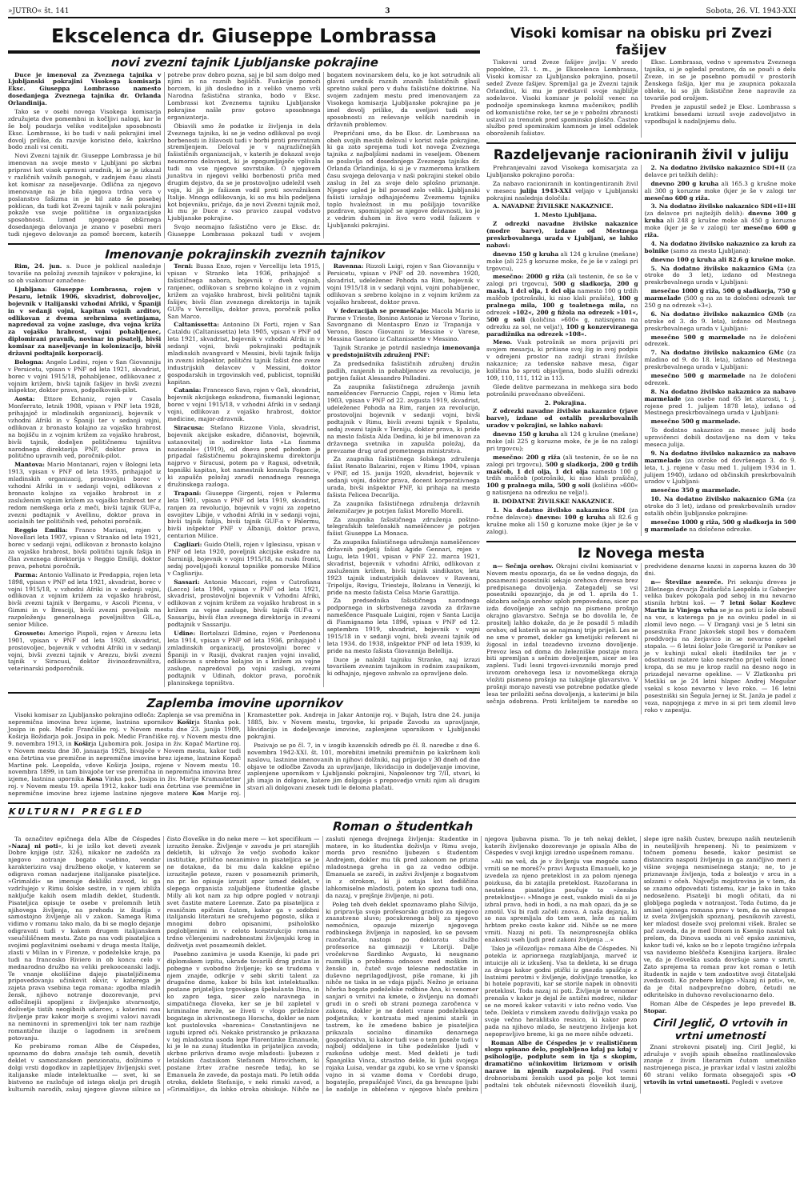»JUTRO« št. 141 3 Sobota, 26. VI. 1943-XXI
Ekscelenca dr. Giuseppe Lombrassa
novi zvezni tajnik Ljubljanske pokrajine
Duce je imenoval za Zveznega tajnika v Ljubljanski pokrajini Visokega komisarja Eksc. Giuseppa Lombrasso namesto dosedanjega Zveznega tajnika dr. Orlanda Orlandinija.
Tako se v osebi novega Visokega komisarja združujeta dve pomembni in kočljivi nalogi, kar le še bolj poudarja velike voditeljske sposobnosti Eksc. Lombrasse, ki bo tudi v naši pokrajini imel dovolj prilike, da razvije koristno delo, kakršno bodo znali vsi ceniti.
Novi Zvezni tajnik dr. Giuseppe Lombrassa je bil imenovan na svoje mesto v Ljubljani po skrbni pripravi kot visok upravni uradnik, ki se je izkazal v različnih važnih panogah, v zadnjem času zlasti kot komisar za naseljevanje. Odlična za njegovo imenovanje na je bila njegova trdna vera v poslanstvo fašizma in je bil zato še posebej poklican, da tudi kot Zvezni tajnik v naši pokrajini pokaže vse svoje politične in organizacijske sposobnosti. Izmed njegovega obširnega dosedanjega delovanja je znano v posebni meri tudi njegovo delovanje za pomoč borcem, katerih potrebe prav dobro pozna, saj je bil sam dolgo med njimi in na raznih bojiščih. Funkcije pomoči borcem, ki jih dosledno in z veliko vnemo vrši Narodna fašistična stranka, bodo v Eksc. Lombrassi kot Zveznemu tajniku Ljubljanske pokrajine našle prav gotovo sposobnega organizatorja.
Obiavili smo že podatke iz življenja in dela Zveznega tajnika, ki se je vedno odlikoval po svoji borbenosti in žilavosti tudi v borbi proti prevratnim stremljenjem. Deloval je v najrazličnejših fašističnih organizacijah, v katerih je dokazal svojo neumorno delavnost, ki je opogumljajoče vplivala tudi na vse njegove sovrstnike. O njegovem junaštvu in njegovi veliki borbenosti priča med drugim dejstvo, da se je prostovoljno udeležil vseh vojn, ki jih je fašizem vodil proti sovražnikom Italije. Mnoga odlikovanja, ki so mu bila podeljena kot bojevniku, pričajo, da je novi Zvezni tajnik mož, ki mu je Duce z vso pravico zaupal vodstvo Ljubljanske pokrajine.
Svojo neomajno fašistično vero je Eksc. dr. Giuseppe Lombrassa pokazal tudi v svojem bogatem novinarskem delu, ko je kot sotrudnik ali glavni urednik raznih znanih fašističnih glasil spretno sukal pero v duhu fašistične doktrine. Na svojem zadnjem mestu pred imenovanjem za Visokega komisarja Ljubljanske pokrajine pa je imel dovolj prilike, da uveljavi tudi svoje sposobnosti za reševanje velikih narodnih in državnih problemov.
Prepričani smo, da bo Eksc. dr. Lombrassa na obeh svojih mestih deloval v korist naše pokrajine, ki ga zato sprejema tudi kot novega Zveznega tajnika z najboljšimi nadami in veseljem. Obenem se poslavlja od dosedanjega Zveznega tajnika dr. Orlanda Orlandinija, ki si je v razmeroma kratkem času svojega delovanja v naši pokrajini stekel obilo zaslug in žel za svoje delo splošno priznanje. Njegov ugled je bil povsod zelo velik. Ljubljanski fašisti izražajo odhajajočemu Zveznemu tajniku toplo hvaležnost in mu pošiljajo tovariške pozdrave, spominjajoč se njegove delavnosti, ko je z vedrim duhom in živo vero vodil fašizem v Ljubljanski pokrajini.
Imenovanje pokrajinskih zveznih tajnikov
Rim, 24. jun. s. Duce je poklical naslednje tovariše na položaj zveznih tajnikov v pokrajine, ki so ob vsakomur označene:
Ljubljana: Giuseppe Lombrassa, rojen v Pesaru, letnik 1906, skvadrist, dobrovoljec, bojevnik v Italijanski vzhodni Afriki, v Španiji in v sedanji vojni, kapitan vojnih arditov, odlikovan z dvema srebrnima svetinjama, napredoval za vojne zasluge, dva vojna križa za vojaško hrabrost, vojni pohabljenec, diplomirani pravnik, novinar in pisatelj, bivši komisar za naseljevanje in kolonizacijo, bivši državni podtajnik korporacij.
Bologna: Angelo Lodini, rojen v San Giovanniju v Persicetu, vpisan v PNF od leta 1921, skvadrist, borec v vojni 1915/18, pohabljenec, odlikovanec z vojnim križem, bivši tajnik fašijev in bivši zvezni inšpektor, doktor prava, podpolkovnik-pilot.
Aosta: Ettore Echaniz, rojen v Casala Monferrato, letnik 1908, vpisan v PNF leta 1928, prihajajoč iz mladinskih organizacij, bojevnik v vzhodni Afriki in v Španiji ter v sedanji vojni, odlikovan z bronasto kolajno za vojaško hrabrost na bojišču in z vojnim križem za vojaško hrabrost, bivši tajnik, dodeljen političnemu tajništvu narodnega direktorija PNF, doktor prava in politično upravnih ved, poročnik-pilot.
Mantova: Mario Montanari, rojen v Bologni leta 1913, vpisan v PNF od leta 1935, prihajajoč iz mladinskih organizacij, prostovoljni borec v vzhodni Afriki in v sedanji vojni, odlikovan z bronasto kolajno za vojaško hrabrost in z zasluženim vojnim križem za vojaško hrabrost ter z redom nemškega orla z meči, bivši tajnik GUF-a, zvezni podtajnik v Avellinu, doktor prava in socialnih ter političnih ved, pehotni poročnik.
Reggio Emilia: Franco Mariani, rojen v Novellari leta 1907, vpisan v Stranko od leta 1921, borec v sedanji vojni, odlikovan z bronasto kolajno za vojaško hrabrost, bivši politični tajnik fašija in član zveznega direktorija v Reggio Emiliji, doktor prava, pehotni poročnik.
Parma: Antonio Vallinato iz Predappia, rojen leta 1898, vpisan v PNF od leta 1921, skvadrist, borec v vojni 1915/18, v vzhodni Afriki in v sedanji vojni, odlikovan z vojnim križem za vojaško hrabrost, bivši zvezni tajnik v Bergamu, v Ascoli Picenu, v Gimmi in v Bresciji, bivši zvezni poveljnik na razpoloženju generalnega poveljništva GIL-a, senior Milice.
Grosseto: Amerigo Pispoli, rojen v Arezzu leta 1901, vpisan v PNF od leta 1920, skvadrist, prostovoljec, bojevnik v vzhodni Afriki in v sedanji vojni, bivši zvezni tajnik v Arezzu, bivši zvezni tajnik v Siracusi, doktor živinozdravništva, veterinarski podporočnik.
Terni: Bussa Enzo, rojen v Vercelliju leta 1915, vpisan v Stranko leta 1936, prihajajoč s fašističnega nabora, bojevnik v dveh vojnah, ranjenec, odlikovan s srebrno kolajno in z vojnim križem za vojaško hrabrost, bivši politični tajnik fašijev, bivši član zveznega direktorija in tajnik GUFa v Vercelliju, doktor prava, poročnik polka San Marco.
Caltanissetta: Antonino Di Forti, rojen v San Cataldu (Caltanissetta) leta 1905, vpisan v PNF od leta 1921, skvadrist, bojevnik v vzhodni Afriki in v sedanji vojni, bivši pokrajinski podtajnik mladinskih avangvard v Messini, bivši tajnik fašija in zvezni inšpektor, politični tajnik fašist čne zveze industrijskih delavcev v Messini, doktor gospodarskih in trgovinskih ved, publicist, topniški kapitan.
Catania: Francesco Sava, rojen v Geli, skvadrist, bojevnik akcijskega eskadrona, fiumanski legionar, borec v vojni 1915/18, v vzhodni Afriki in v sedanji vojni, odlikovan z vojaško hrabrost, doktor medicine, major-zdravnik.
Siracusa: Stefano Rizzone Viola, skvadrist, bojevnik akcijske eskadre, dičanovist, bojevnik, ustanovitelj in sodirektor lista »La fiamma nazionale« (1919), od dneva pred pohodom je pripadal fašističnemu pokrajinskemu direktoriju najprvo v Siracusi, potem pa v Ragusi, odvetnik, topniški kapitan, kot namestnik konzula Fogaccie, ki zapušča položaj zaradi nenadnega resnega družinskega razloga.
Trapani: Giuseppe Girgenti, rojen v Palermu leta 1901, vpisan v PNF od leta 1919, skvadrist, ranjen za revolucijo, bojevnik v vojni za zopetno osvojitev Libije, v vzhodni Afriki in v sedanji vojni, bivši tajnik fašija, bivši tajnik GUF-a v Palermu, bivši inšpektor PNF v Albaniji, doktor prava, centurion Milice.
Cagliari: Guido Otelli, rojen v Iglesiasu, vpisan v PNF od leta 1920, poveljnik akcijske eskadre na Sarniniji, bojevnik v vojni 1915/18, na ruski fronti, sedaj poveljujoči konzul topniške pomorske Milice v Cagliariju.
Sassari: Antonio Maccari, rojen v Cutrofianu (Lecco) leta 1904, vpisan v PNF od leta 1921, skvadrist, prostovoljni bojevnik v Vzhodni Afriki, odlikovan z vojnim križem za vojaško hrabrost in s križem za vojne zasluge, bivši tajnik GUF-a v Sassariju, bivši član zveznega direktorija in zvezni podtajnik v Sassariju.
Udine: Bortolazzi Edmino, rojen v Pordenonu leta 1914, vpisan v PNF od leta 1936, prihajajoč i zmladinskih organizacij, prostovoljni borec v Španiji in v Rusiji, dvakrat ranjen vojni invalid, odlikovan s srebrno kolajno in s križem za vojne zasluge, napredoval po vojni zaslugi, zvezni podtajnik v Udinah, doktor prava, poročnik planinskega topništva.
Ravenna: Rizzoli Luigi, rojen v San Giovanniju v Persicetu, vpisan v PNF od 20. novembra 1920, skvadrist, udeleženec Pohoda na Rim, bojevnik v vojni 1915/18 in v sedanji vojni, vojni pohabljenec, odlikovan s srebrno kolajno in z vojnim križem za vojaško hrabrost, doktor prava.
V federacijah se premeščajo: Macola Mario iz Parme v Trieste, Bonino Antonio iz Verone v Torino, Savorgnano di Montaspro Enzo iz Trapanija v Verono, Bosco Giovanni iz Messine v Varese, Messina Gaetano iz Caltanissette v Messino.
Tajnik Stranke je potrdil naslednja imenovanja v predstojništvih združenj PNF:
Za predsednika fašističnih združenj družin padlih, ranjenih in pohabljencev za revolucijo, je potrjen fašist Alessandro Palladini.
Za zaupnika fašističnega združenja javnih nameščencev Ferruccio Cappi, rojen v Rimu leta 1903, vpisan v PNF od 22. avgusta 1919, skvadrist, udeleženec Pohoda na Rim, ranjen za revolucijo, prostovoljni bojevnik v sedanji vojni, bivši podtajnik v Rimu, bivši zvezni tajnik v Spalatu, sedaj zvezni tajnik v Terniju, doktor prava, ki pride na mesto fašista Alda Dedina, ki je bil imenovan za državnega svetnika in zapušča položaj, da prevzame drug urad prometnega ministrstva.
Za zaupnika fašističnega šolskega združenja fašist Renato Balzarini, rojen v Rimu 1904, vpisan v PNF, od 15. junija 1920, skvadrist, bojevnik v sedanji vojni, doktor prava, docent korporativnega urada, bivši inšpektor PNF, ki prihaja na mesto fašista Felicea Decarlija.
Za zaupnika fašističnega združenja državnih železničarjev je potrjen fašist Morello Morelli.
Za zaupnika fašističnega združenja poštno-telegrafskih telefonskih nameščencev je potrjen fašist Giuseppe La Monaca.
Za zaupnika fašističnega udruženja nameščencev državnih podjetij fašist Agide Gennari, rojen v Lugu, leta 1901, vpisan v PNF 22. marca 1921, skvadrist, bojevnik v vzhodni Afriki, odlikovan z zasluženim križem, bivši tajnik sindikatov, leta 1923 tajnik industrijskih delavcev v Ravenni, Tripoliju, Rovigu, Triesteju, Bolzanu in Veneziji, ki pride na mesto fašista Celsa Marie Garattija.
Za predsednika fašističnega narodnega podpornega in skrbstvenega zavoda za državne nameščence Pasquale Luigini, rojen v Santa Lucija di Fiamignamo leta 1896, vpisan v PNF od 12. septembra 1919, skvadrist, bojevnik v vojni 1915/18 in v sedanji vojni, bivši zvezni tajnik od leta 1934. do 1938, inšpektor PNF od leta 1939, ki pride na mesto fašista Giovannija Belellija.
Duce je naložil tajniku Stranke, naj izrazi tovarišem zveznim tajnikom in rodnim zaupnikom, ki odhajajo, njegovo zahvalo za opravljeno delo.
Zaplemba imovine upornikov
Visoki komisar za Ljubljansko pokrajino odloča: Zaplenja se vsa premična in nepremična imovina brez izjeme, lastnina upornikov Koširja Stanka pok. Josipa in pok. Medic Frančiške roj. v Novem mestu dne 23. junija 1909, Koširja Božidarja pok. Josipa in pok. Medic Frančiške roj. v Novem mestu dne 9. novembra 1913, in Koširja Ljubomira pok. Josipa in živ. Kopač Martine roj. v Novem mestu dne 30. januarja 1925, bivajoče v Novem mestu, kakor tudi ena četrtina vse premične in nepremične imovine brez izjeme, lastnine Kopač Martine pok. Leopolda, vdove Koširja Josipa, rojene v Novem mestu 10. novembra 1899, in tam bivajoče ter vse premična in nepremična imovina brez izjeme, lastnina upornika Kosa Vinka pok. Josipa in živ. Marije Kramastetter roj. v Novem mestu 19. aprila 1912, kakor tudi ena četrtina vse premične in nepremične imovine brez izjeme lastnine njegove matere Kos Marije roj. Kramastetter pok. Andreja in Jakar Antonije roj. v Bujah, Istra dne 24. junija 1885, biv. v Novem mestu, trgovke, ki pripade Zavodu za upravljanje, likvidacijo in dodeljevanje imovine, zaplenjene upornikom v Ljubljanski pokrajini.
Pozivajo se po čl. 7, in v izogib kazenskih odredb po čl. 8. naredbe z dne 6. novembra 1942-XXI. št. 101, morebitni imetniki premičnin po kakršnem koli naslovu, lastnine imenovanih in njihovi dolžniki, naj prijavijo v 30 dneh od dne objave te odločbe Zavodu za upravljanje, likvidacijo in dodeljevanje imovine, zaplenjene upornikom v Ljubljanski pokrajini, Napoleonov trg 7/II, stvari, ki jih imajo in dolgove, katere jim dolgujejo s prepovedjo vrniti njim ali drugim stvari ali dolgovani znesek tudi le deloma plačati.
Visoki komisar na obisku pri Zvezi fašijev
Tiskovni urad Zveze fašijev javlja: V sredo popoldne, 23. t. m., je Ekscelenca Lombrassa, Visoki komisar za Ljubljansko pokrajino, posetil sedež Zveze fašijev. Spremljal ga je Zvezni tajnik Orlandini, ki mu je predstavil svoje najbližje sodelavce. Visoki komisar je položil venec na podnožje spominskega kamna mučenikov, padlih od komunistične roke, ter se je v pobožni zbranosti ustavil za trenutek pred spominsko ploščo. Častno službo pred spominskim kamnom je imel oddelek oboroženih fašistov.
Eksc. Lombrassa, vedno v spremstvu Zveznega tajnika, si je ogledal prostore, da se pouči o delu Zveze, in se je posebno pomudil v prostorih Ženskega fašija, kjer mu je zaupnica pokazala obleke, ki so jih fašistične žene napravile za tovariše pod orožjem.
Preden je zapustil sedež je Eksc. Lombrassa s kratkimi besedami izrazil svoje zadovoljstvo in vzpodbujal k nadaljnjemu delu.
Razdeljevanje racioniranih živil v juliju
Prehranjevalni zavod Visokega komisarjata za Ljubljansko pokrajino poroča:
Za nabavo racioniranih in kontingentiranih živil v mesecu juliju 1943-XXI veljajo v Ljubljanski pokrajini naslednja določila:
A. NAVADNE ŽIVILSKE NAKAZNICE.
1. Mesto Ljubljana.
Z odrezki navadne živilske nakaznice (modre barve), izdane od Mestnega preskrbovalnega urada v Ljubljani, se lahko nabavi:
dnevno 150 g kruha ali 124 g krušne (mešane) moke (ali 225 g koruzne moke, če je še v zalogi pri trgovcu),
mesečno: 2000 g riža (ali testenin, če so še v zalogi pri trgovcu), 500 g sladkorja, 200 g masla, 1 dcl olja, 1 dcl olja namesto 100 g trdih maščob (potrošniki, ki niso klali prašiča), 100 g pralnega mila, 100 g toaletnega mila, na odrezek »102«, 200 g fižola na odrezek »101«, 500 g soli (količina »600« g, natisnjena na odrezku za sol, ne velja!), 100 g konzerviranega paradižnika na odrezek »108«.
Meso. Vsak potrošnik se mora prijaviti pri svojem mesarju, ki pritisne svoj žig in svoj podpis v odrejeni prostor na zadnji strani živilske nakaznice; za tedenske nabave mesa, čigar količina bo sproti objavljena, bodo služili odrezki 109, 110, 111, 112 in 113.
Glede delitve parmezana in mehkega sira bodo potrošniki pravočasno obveščeni.
2. Pokrajina.
Z odrezki navadne živilske nakaznice (rjave barve), izdane od ostalih preskrbovalnih uradov v pokrajini, se lahko nabavi:
dnevno 150 g kruha ali 124 g krušne (mešane) moke (ali 225 g koruzne moke, če je še na zalogi pri trgovcu);
mesečno: 200 g riža (ali testenin, če so še na zalogi pri trgovcu), 500 g sladkorja, 200 g trdih maščob, 1 dcl olja, 1 dcl olja namesto 100 g trdih maščob (potrošniki, ki niso klali prašiča), 100 g pralnega mila, 500 g soli (količina »600« g natisnjena na odrezku ne velja!).
B. DODATNE ŽIVILSKE NAKAZNICE.
1. Na dodatno živilsko nakaznico SDI (za ročne delavce): dnevno: 100 g kruha ali 82.6 g krušne moke ali 150 g koruzne moke (kjer je še v zalogi).
2. Na dodatno živilsko nakaznico SDI+II (za delavce pri težkih delih):
dnevno 200 g kruha ali 165.3 g krušne moke ali 300 g koruzne moke (kjer je še v zalogi ter mesečno 600 g riža.
3. Na dodatno živilsko nakaznico SDI+II+III (za delavce pri najtežjih delih): dnevno 300 g kruha ali 248 g krušne moke ali 450 g koruzne moke (kjer je še v zalogi) ter mesečno 600 g riža.
4. Na dodatno živilsko nakaznico za kruh za bolnike (samo za mesto Ljubljana):
dnevno 100 g kruha ali 82.6 g krušne moke.
5. Na dodatno živilsko nakaznico GMa (za otroke do 3 let), izdano od Mestnega preskrbovalnega urada v Ljubljani:
mesečno 1000 g riža, 500 g sladkorja, 750 g marmelade (500 g na za to določeni odrezek ter 250 g na odrezek »3«).
6. Na dodatno živilsko nakaznico GMb (za otroke od 3. do 9. leta), izdano od Mestnega preskrbovalnega urada v Ljubljani:
mesečno 500 g marmelade na že določeni odrezek.
7. Na dodatno živilsko nakaznico GMc (za mladino od 9. do 18. leta), izdano od Mestnega preskrbovalnega urada v Ljubljani:
mesečno 500 g marmelade na že določeni odrezek.
8. Na dodatno živilsko nakaznico za nabavo marmelade (za osebe nad 65 let starosti, t. j. rojene pred 1. julijem 1878 leta), izdano od Mestnega preskrbovalnega urada v Ljubljani:
mesečno 500 g marmelade.
To dodatno nakaznico za mesec julij bodo upravičenci dobili dostavljeno na dom v teku meseca julija.
9. Na dodatno živilsko nakaznico za nabavo marmelade (za otroke od dovršenega 3. do 9. leta, t. j. rojene v času med 1. julijem 1934 in 1. julijem 1940), izdano od občinskih preskrbovalnih uradov v Ljubljani:
mesečno 350 g marmelade.
10. Na dodatno živilsko nakaznico GMa (za otroke do 3 let), izdano od preskrbovalnih uradov ostalih občin ljubljanske pokrajine:
mesečno 1000 g riža, 500 g sladkorja in 500 g marmelade na določene odrezke.
Iz Novega mesta
n— Sečnja orehov. Okrajni civilni komisariat v Novem mestu opozarja, da se še vedno dogaja, da posamezni posestniki sekajo orehova drevesa brez predpisanega dovoljenja. Zategadelj se vsi posestniki opozarjajo, da je od 1. aprila do 1. oktobra sečnja orehov sploh prepovedana, sicer pa izda dovoljenje za sečnjo na pismeno prošnjo okrajno glavarstvo. Sečnja se bo dovolila le, če prositelj lahko dokaže, da je že posadil 5 mladih orehov, od katerih so se najmanj trije prijeli. Les se ne sme v promet, dokler ga kmetijski referent ni žigosal in izdal tozadevno izvozno dovoljenje. Prevoz lesa od doma do železniške postaje mora biti spremljan s sečnim dovoljenjem, sicer se les zapleni. Tudi lesni trgovci-izvozniki morajo pred izvozom orehovega lesa iz novomeškega okraja vložiti pismeno prošnjo na tukajšnje glavarstvo. V prošnji morajo navesti vse potrebne podatke glede lesa ter priložiti sečna dovoljenja, s katerimi je bila sečnja odobrena. Proti kršiteljem te naredbe so predvidene denarne kazni in zaporna kazen do 30 dni.
n— Številne nesreče. Pri sekanju dreves je 28letnega drvarja Žnidaršiča Leopolda iz Gaberjev velika bukev pokopala pod seboj in mu nevarno stisnila hrbtni koš. — 7 letni šolar Kozlevc Martin iz Vinjega vrha se je na poti iz šole obesil na voz, s katerega pa je na ovinku padel in si zlomil levo nogo. — V Draganji vasi je 5 letni sin posestnika Franc Jakovšek stopil bos v domačem preddvorju na žerjavico in se nevarno opekel stopala. — 6 letni šolar Jože Gregorič iz Ponikev se je v kuhinji sukal okoli štedilnika ter je v odsotnosti matere tako nesrečno prijel velik lonec kropa, da se mu je krop razlil na desno nogo in prizadejal nevarne opekline. — V Zlatkonhu pri Metliki se je 24 letni hlapec Andrej Megušar vsekal s koso nevarno v levo roko. — 16 letni posestniški sin Šegula Jernej iz St. Janža je padel z voza, napojnjega z mrvo in si pri tem zlomil levo roko v zapestju.
KULTURNI PREGLED
Roman o študentkah
Ta označitev epičnega dela Albe de Céspedes »Nazaj ni poti«, ki je izšlo kot deveti zvezek Dobre knjige (str. 326), nikakor ne zadošča za njegovo notranje bogato vsebino, vendar karakterizira vsaj družbeno okolje, v katerem se odigrava roman nadarjene italijanske pisateljice. »Grimaldi« se imenuje dekliški zavod, ki ga vzdržujejo v Rimu šolske sestre, in v njem zbliža naključje kakih osem mladih deklet, študentk. Pisateljica opisuje te osebe v prelomnih letih njihovega življenja, na prehodu iz študija v samostojno življenje ali v zakon. Samega Rima vidimo v romanu tako malo, da bi se moglo dejanje odigravati tudi v kakem drugem italijanskem vseučiliščnem mestu. Zato pa nas vodi pisateljica s svojimi poglavitnimi osebami v druga mesta Italije, zlasti v Milan in v Firenze, v podeželske kraje, pa tudi na francosko Riviero in ob koncu celo v mednarodno družbo na veliki prekooceanski ladji. Te vnanje okoliščine dajejo pisateljičinemu pripovedovanju učinkovit okvir, v katerega je zajeta prava vsebina tega romana: zgodba mladih žensk, njihovo notranje dozorevanje, prvi odločilnejši spopljeni z življenjsko stvarnostjo, doživetje tistih neogibnih udarcev, s katerimi nas življenje prav kakor morje s svojimi valovi navadi na neminovni in spremenljivi tok ter nam razbije romantične iluzije o lagodnem in srečnem potovanju.
Ko prebiramo roman Albe de Céspedes, spoznamo do dobra značaje teh osmih, devetih deklet v samostanskem penzionatu, dolžnimo v dolgi vrsti dogodkov in zapletljajev življenjski svet italijanske mlade intelektualke — svet, ki se bistveno ne razločuje od istega okolja pri drugih kulturnih narodih, zakaj njegove glavne silnice so čisto človeške in do neke mere — kot specifikum — izrazito ženske. Življenje v zavodu je pri starejših dekletih, ki uživajo že večjo svobodo kakor institutke, prilično nezanimivo in pisateljica se je ne dotakne, da bi mu dala kakšne epično izrazitejše poteze, razen v posameznih primerih, na pr. ko opisuje izrazit spor izmed deklet, v slepega organista zaljubljene študentke glasbe Milly ali kot nam za hip odpre pogled v notranji svet častite matere Lorenze. Zato pa pisateljica z resničnim epičnim čutom, kakor ga v sodobni italijanski literaturi ne srečujemo pogosto, slika z mnogimi dobro opisanimi, psihološko poglobljenimi in v celoto konstrukcijo romana trdno včlenjenimi nadrobnostmi življenjski krog in doživetja svet posameznih deklet.
Posebno zanimiva je usoda Ksenije, ki pade pri diplomskem izpitu, ukrade tovariši drag prstan in pobegne v svobodno življenje; ko se trudoma v njem znajde, odkrije v sebi skriti talent za drugačno damo, kakor bi bila kot intelektualka: postane prijateljica trgovskega špekulanta Dina, in ko zapro tega, sicer zelo naravnega in simpatičnega človeka, ker se je bil zapletel v kriminalne mreže, se živeti v vlogo priležnice bogatega in skrivnostnega Horscha, dokler se nam kot pustolovska »baronica« Constantinijeva ne izgubi izpred oči. Nekako pristransko je prikazana v tej mladostna usoda lepe Florentinke Emanuele, ki je le na zunaj študentka in prijateljica zavoda; skrbno prikriva dramo svoje mladosti: ljubezen z letalskim častnikom Stefanom Mirovichem, ki postane žrtev zračne nesreče tedaj, ko se Emanuela že zavede, da postaja mati. Po letih odda otroka, deklete Stefanijo, v neki rimski zavod, a »Grimaldiju«, da lahko otroka obiskuje. Nihče ne zasluti njenega dvojnega življenja: študentke in matere, in ko študentka doživlja v Rimu svojo, morda prvo resnično ljubezen s študentom Andrejem, dokler mu tik pred zakonom ne prizna mladostnega greha in ga za vedno odbije. Emanuela se zaroči, in zaživi življenje z bogastvom in z otrokom, ki ji ostaja kot dediščina lahkomiselne mladosti, potem ko spozna tudi ona, da nazaj, v prejšnje življenje, ni poti.
Poleg teh dveh deklet spoznavamo plaho Silvijo, ki pripravlja svojo profesorsko gradivo za njegovo znanstveno sluvo; pocukrenega bolj za njegovo nemočnica, opazuje mizerijo njegovega rodbinskega življenja in naposled, ko se povsem razočarala, nastopi po doktoratu službo profesorice na gimnaziji v Litoriji. Dalje vročekrvno Sardinko Avgusto, ki neugnano razmišlja o problemu odnosov med moškim in žensko in, čuteč svoje telesne nedostatke in duševno neprilagodljivost, piše romane, ki jih nihče ne tiska in se vdaja pijači. Nežno je orisana hčerka bogate podeželske rodbine Ana, ki venomer sanjari o vrnitvi na kmete, o življenju na domači grudi in o sreči ob strani poznega zaročenca v zakonu, dokler je ne doleti vrane podeželskega podjetnika; v kontrastu med njenimi starši in tastrem, ko že zmedeno babico je pisateljica prikazala socialno dinamiko denarnega gospodarstva, ki kakor tudi vse o tem poseže tudi v najbolj oddaljene in tihe podeželske ljudi v razkošno udobje mest. Med dekleti je tudi Španjolka Vinca, strastno dekle, ki ljubi svojega rojaka Luisa, vendar ga zgubi, ko se vrne v španski vojno in si vzame doma v Cordobi drugo, bogatejšo, prepuščajoč Vinci, da ga brezupno ljubi še nadalje in oblečena v njegove hlače prebira njegova ljubavna pisma. To je teh nekaj deklet, katerih življensko dozorevanje je opisala Alba de Céspedes v svoji knjigi izredno uspešnem romanu.
»Ali ne veš, da je v življenju vse mogoče samo vrniti se ne moreš?« pravi Avgusta Emanueli, ko je izvedela za njeno preteklost in za polom njenega poizkusa, da bi zatajila preteklost. Razočarana in neutešena pisateljica poučuje to »žensko preteklostjo«: »Mnogo je cest, vsakdo misli da si je izbral pravo, hodi in hodi, a na mah opazi, da je se zmotil. Vsi bi radi začeli znova. A naša dejanja, ki so nas spremljala do tem sem, leže za našim hrbtom preko ceste kakor zid. Nihče se ne more vrniti. Nazaj ni poti. Ta neiznprosnejša oblika enakosti vseh ljudi pred zakoni življenja ...«
Tako je »filozofija« romana Albe de Céspedes. Ni potekla iz apriornega razglabljanja, marveč iz intuicije ali iz izkušenj. Vsa ta dekleta, ki se druga za drugo kakor godni ptički iz gnezda spuščajo z lastnimi perotmi v življenje, doživljajo trenotke, ko bi hotele popraviti, kar se storile napek in obnoviti preteklost. Toda nazaj ni poti. Življenje te venomer prenaša v kakor je dejal že antični modrec, nikdar se ne moreš kakor vstaviti v isto rečno vodo. Vse teče. Dekleta v rimskem zavodu doživljajo vsaka po svoje večno heraklitsko resnico, ki kakor pezo pada na njihovo mlado, še neutrjeno življenja kot nepopravljivo breme, ki ga ne more nihče odvzeti.
Roman Albe de Céspedes je v realističnem slogu spisano delo, poglobljeno kdaj pa kdaj v psihologije, podplute sem in tja s skopim, dramatično učinkovitim lirizmom v orisih narave in njenih razpoloženj. Pod vsemi drobnorisbami ženskih usod pa polje kot temni podtalni tok občutek ničevnosti človeških iluzij, slepe igre naših čustev, brezupa naših neutešenih in neutešljivih hrepenenj. Ni to pesimizem v točnem pomenu besede, kakor pesimist se distancira naspoti življenju in ga zaničljivo meri z višine svojega nesmiselnega stanja; ne, to je priznavanje življenja, toda z bolestjo v srcu in s solzami v očeh. Največja mojstrovina je v tem, da se znamo odpovedati tistemu, kar je tako in tako nedoseženo. Pisatelji bi mogli očitati, da ni globljega pogleda v notranjost. Toda čutimo, da je smisel njenega romana prav v tem, da ne ukrepne iz sveta življenjskih spoznanj, pesnikovih zavesti, ker mladost doseže svoj prelomni višek. Bralec se pač zaveda, da je med Dinom in Ksenijo nastal tak prelom, da Dinova usoda ni več epsko zanimiva, kakor tudi vé, kako se bo z lepoto tragično izčrpala vsa navidezno bleščeča Ksenijina karijera. Bralec ve, da je človeška usoda dovršuje samo v smrti. Zato sprejema ta roman prav kot roman o letih študentk in najde v tem zadostitve svoji čitateljski zvedavosti. Ko prebere knjigo »Nazaj ni poti«, ve, da je čital nadpovprečno dobro, četudi ne odkritelsko in duhovno revolucionarno delo.
Roman Albe de Céspedes je lepo prevedel B. Stopar.
Ciril Jeglič, O vrtovih in vrtni umetnosti
Znani strokovni pisatelj ing. Ciril Jeglič, ki združuje v svojih spisih obsežno rastlinoslovsko znanje z živim literarnim čutom umetniško nastrojenega pisca, je pravkar izdal v lastni založbi 60 strani veliko formata obsegajoči spis »O vrtovih in vrtni umetnosti. Pogledi v svetove